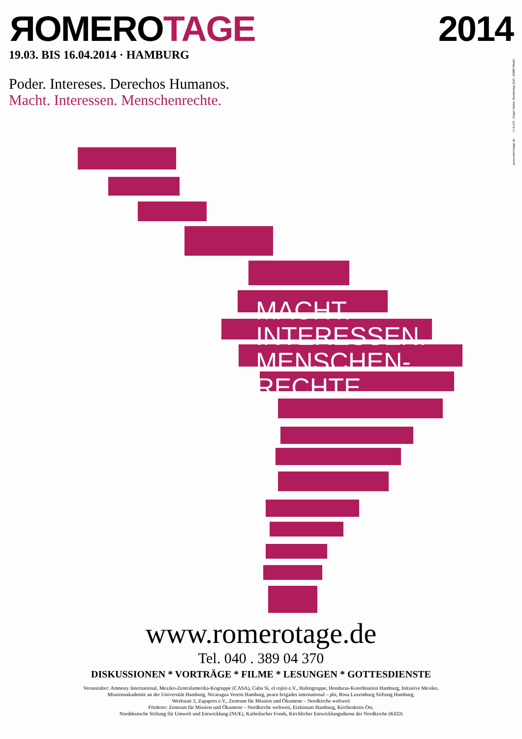ЯOMEROTAGE 2014
19.03. BIS 16.04.2014 · HAMBURG
Poder. Intereses. Derechos Humanos.
Macht. Interessen. Menschenrechte.
www.romerotage.de V.i.S.d.P.: Jürgen Stahn, Breiterweg 111C, 22880 Wedel
MACHT.
INTERESSEN.
MENSCHEN-
RECHTE.
www.romerotage.de
Tel. 040 . 389 04 370
DISKUSSIONEN * VORTRÄGE * FILME * LESUNGEN * GOTTESDIENSTE
Veranstalter: Amnesty International, Mexiko-Zentralamerika-Kogruppe (CASA), Cuba Sí, el rojito e.V., Hafengruppe, Honduras-Koordination Hamburg, Initiative Mexiko,
Missionsakademie an der Universität Hamburg, Nicaragua Verein Hamburg, peace brigades international – pbi, Rosa Luxemburg Stiftung Hamburg,
Werkstatt 3, Zapapres e.V., Zentrum für Mission und Ökumene – Nordkirche weltweit
Förderer: Zentrum für Mission und Ökumene – Nordkirche weltweit, Erzbistum Hamburg, Kirchenkreis Ost,
Norddeutsche Stiftung für Umwelt und Entwicklung (NUE), Katholischer Fonds, Kirchlicher Entwicklungsdienst der Nordkirche (KED)